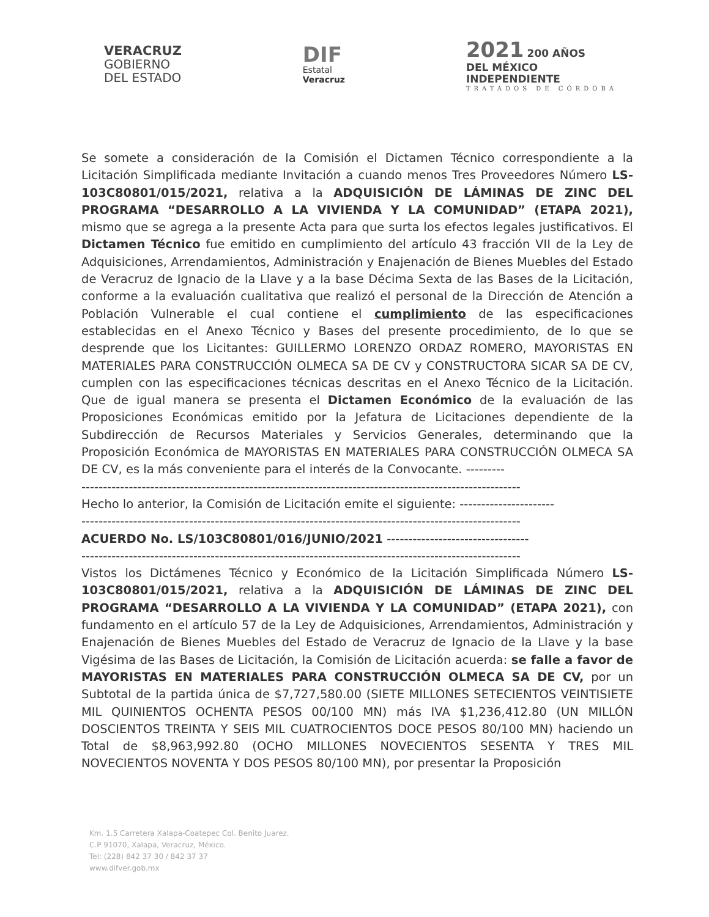VERACRUZ
GOBIERNO
DEL ESTADO
DIF
Estatal
Veracruz
2021 200 AÑOS
DEL MÉXICO
INDEPENDIENTE
TRATADOS DE CÓRDOBA
Se somete a consideración de la Comisión el Dictamen Técnico correspondiente a la Licitación Simplificada mediante Invitación a cuando menos Tres Proveedores Número LS-103C80801/015/2021, relativa a la ADQUISICIÓN DE LÁMINAS DE ZINC DEL PROGRAMA “DESARROLLO A LA VIVIENDA Y LA COMUNIDAD” (ETAPA 2021), mismo que se agrega a la presente Acta para que surta los efectos legales justificativos. El Dictamen Técnico fue emitido en cumplimiento del artículo 43 fracción VII de la Ley de Adquisiciones, Arrendamientos, Administración y Enajenación de Bienes Muebles del Estado de Veracruz de Ignacio de la Llave y a la base Décima Sexta de las Bases de la Licitación, conforme a la evaluación cualitativa que realizó el personal de la Dirección de Atención a Población Vulnerable el cual contiene el cumplimiento de las especificaciones establecidas en el Anexo Técnico y Bases del presente procedimiento, de lo que se desprende que los Licitantes: GUILLERMO LORENZO ORDAZ ROMERO, MAYORISTAS EN MATERIALES PARA CONSTRUCCIÓN OLMECA SA DE CV y CONSTRUCTORA SICAR SA DE CV, cumplen con las especificaciones técnicas descritas en el Anexo Técnico de la Licitación. Que de igual manera se presenta el Dictamen Económico de la evaluación de las Proposiciones Económicas emitido por la Jefatura de Licitaciones dependiente de la Subdirección de Recursos Materiales y Servicios Generales, determinando que la Proposición Económica de MAYORISTAS EN MATERIALES PARA CONSTRUCCIÓN OLMECA SA DE CV, es la más conveniente para el interés de la Convocante. ---------
------------------------------------------------------------------------------------------------------
Hecho lo anterior, la Comisión de Licitación emite el siguiente: ----------------------
------------------------------------------------------------------------------------------------------
ACUERDO No. LS/103C80801/016/JUNIO/2021 ---------------------------------
------------------------------------------------------------------------------------------------------
Vistos los Dictámenes Técnico y Económico de la Licitación Simplificada Número LS-103C80801/015/2021, relativa a la ADQUISICIÓN DE LÁMINAS DE ZINC DEL PROGRAMA “DESARROLLO A LA VIVIENDA Y LA COMUNIDAD” (ETAPA 2021), con fundamento en el artículo 57 de la Ley de Adquisiciones, Arrendamientos, Administración y Enajenación de Bienes Muebles del Estado de Veracruz de Ignacio de la Llave y la base Vigésima de las Bases de Licitación, la Comisión de Licitación acuerda: se falle a favor de MAYORISTAS EN MATERIALES PARA CONSTRUCCIÓN OLMECA SA DE CV, por un Subtotal de la partida única de $7,727,580.00 (SIETE MILLONES SETECIENTOS VEINTISIETE MIL QUINIENTOS OCHENTA PESOS 00/100 MN) más IVA $1,236,412.80 (UN MILLÓN DOSCIENTOS TREINTA Y SEIS MIL CUATROCIENTOS DOCE PESOS 80/100 MN) haciendo un Total de $8,963,992.80 (OCHO MILLONES NOVECIENTOS SESENTA Y TRES MIL NOVECIENTOS NOVENTA Y DOS PESOS 80/100 MN), por presentar la Proposición
Km. 1.5 Carretera Xalapa-Coatepec Col. Benito Juarez.
C.P 91070, Xalapa, Veracruz, México.
Tel: (228) 842 37 30 / 842 37 37
www.difver.gob.mx